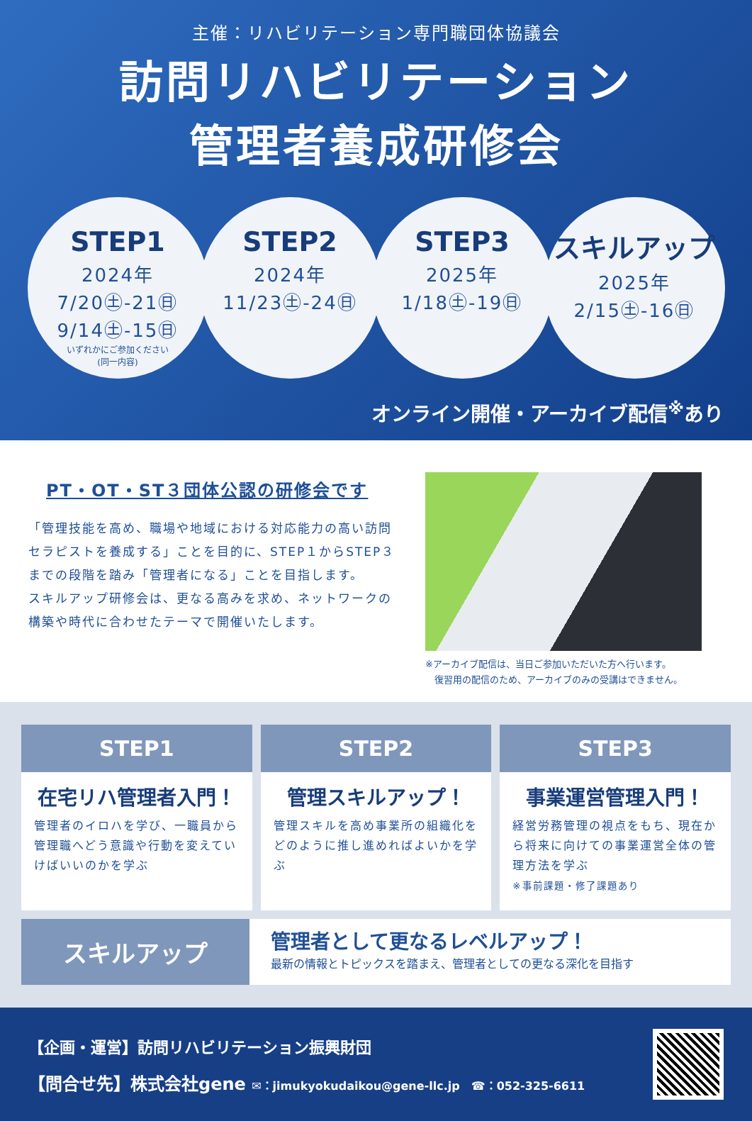主催：リハビリテーション専門職団体協議会
訪問リハビリテーション
管理者養成研修会
STEP1
2024年
7/20㊏-21㊐
9/14㊏-15㊐
いずれかにご参加ください
(同一内容)
STEP2
2024年
11/23㊏-24㊐
STEP3
2025年
1/18㊏-19㊐
スキルアップ
2025年
2/15㊏-16㊐
オンライン開催・アーカイブ配信<sup>※</sup>あり
PT・OT・ST３団体公認の研修会です
「管理技能を高め、職場や地域における対応能力の高い訪問セラピストを養成する」ことを目的に、STEP１からSTEP３までの段階を踏み「管理者になる」ことを目指します。
スキルアップ研修会は、更なる高みを求め、ネットワークの構築や時代に合わせたテーマで開催いたします。
※アーカイブ配信は、当日ご参加いただいた方へ行います。
　復習用の配信のため、アーカイブのみの受講はできません。
STEP1
在宅リハ管理者入門！
管理者のイロハを学び、一職員から管理職へどう意識や行動を変えていけばいいのかを学ぶ
STEP2
管理スキルアップ！
管理スキルを高め事業所の組織化をどのように推し進めればよいかを学ぶ
STEP3
事業運営管理入門！
経営労務管理の視点をもち、現在から将来に向けての事業運営全体の管理方法を学ぶ
※事前課題・修了課題あり
スキルアップ
管理者として更なるレベルアップ！
最新の情報とトピックスを踏まえ、管理者としての更なる深化を目指す
【企画・運営】訪問リハビリテーション振興財団
【問合せ先】株式会社gene ✉：jimukyokudaikou@gene-llc.jp　☎：052-325-6611